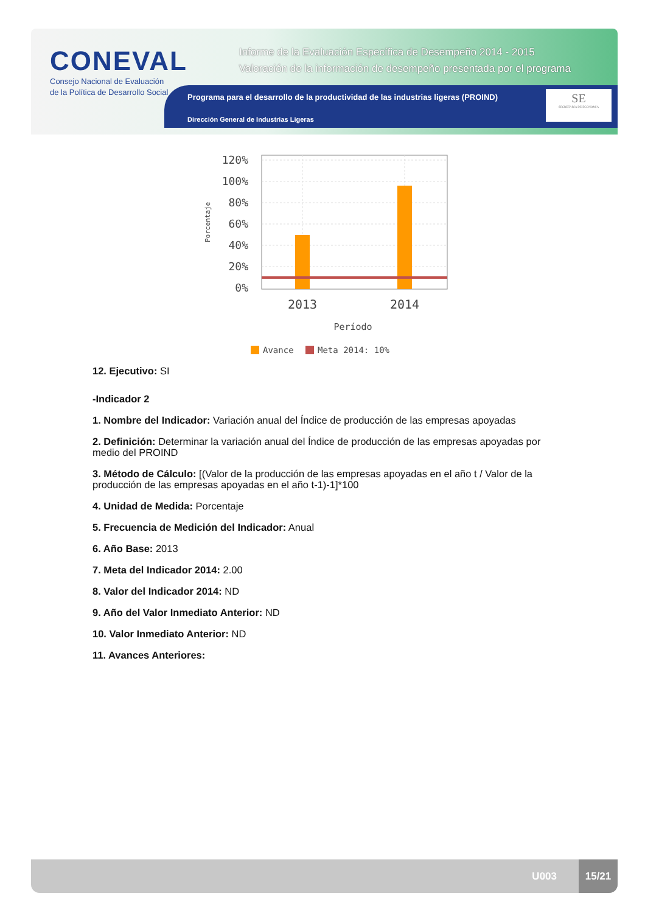CONEVAL
Consejo Nacional de Evaluación
de la Política de Desarrollo Social
Informe de la Evaluación Específica de Desempeño 2014 - 2015
Valoración de la información de desempeño presentada por el programa
Programa para el desarrollo de la productividad de las industrias ligeras (PROIND)
Dirección General de Industrias Ligeras
SE
SECRETARÍA DE ECONOMÍA
120%
100%
80%
60%
40%
20%
0%
2013
2014
Período
Porcentaje
Avance
Meta 2014: 10%
12. Ejecutivo: SI
-Indicador 2
1. Nombre del Indicador: Variación anual del Índice de producción de las empresas apoyadas
2. Definición: Determinar la variación anual del Índice de producción de las empresas apoyadas por medio del PROIND
3. Método de Cálculo: [(Valor de la producción de las empresas apoyadas en el año t / Valor de la producción de las empresas apoyadas en el año t-1)-1]*100
4. Unidad de Medida: Porcentaje
5. Frecuencia de Medición del Indicador: Anual
6. Año Base: 2013
7. Meta del Indicador 2014: 2.00
8. Valor del Indicador 2014: ND
9. Año del Valor Inmediato Anterior: ND
10. Valor Inmediato Anterior: ND
11. Avances Anteriores:
U003
15/21